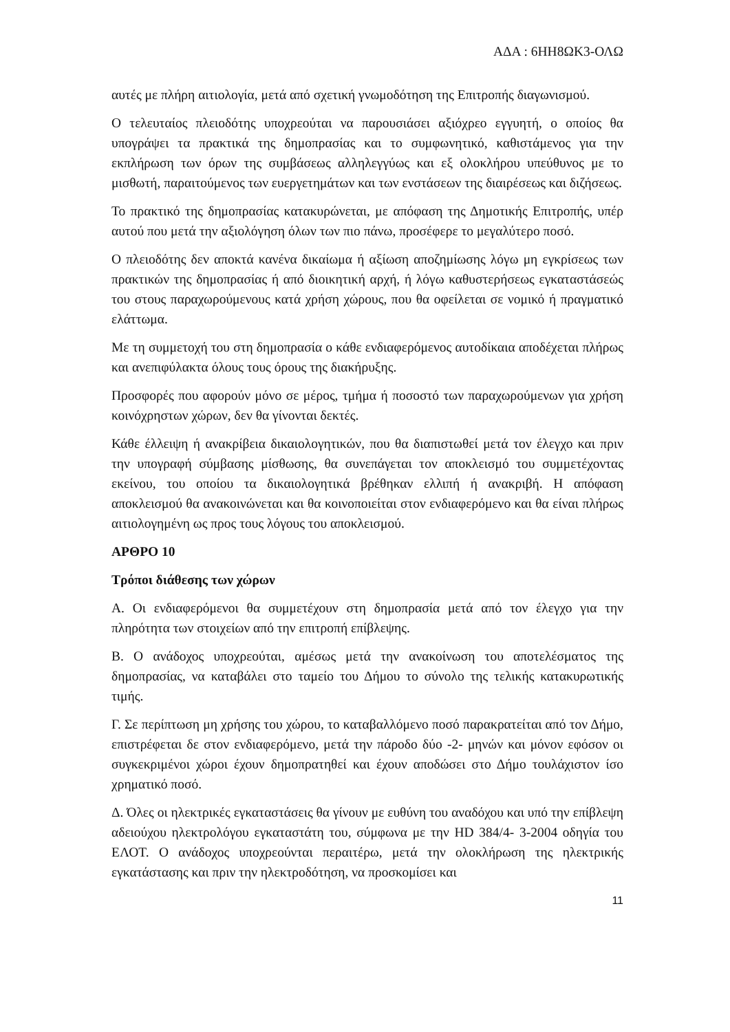ΑΔΑ : 6ΗΗ8ΩΚ3-ΟΛΩ
αυτές με πλήρη αιτιολογία, μετά από σχετική γνωμοδότηση της Επιτροπής διαγωνισμού.
Ο τελευταίος πλειοδότης υποχρεούται να παρουσιάσει αξιόχρεο εγγυητή, ο οποίος θα υπογράψει τα πρακτικά της δημοπρασίας και το συμφωνητικό, καθιστάμενος για την εκπλήρωση των όρων της συμβάσεως αλληλεγγύως και εξ ολοκλήρου υπεύθυνος με το μισθωτή, παραιτούμενος των ευεργετημάτων και των ενστάσεων της διαιρέσεως και διζήσεως.
Το πρακτικό της δημοπρασίας κατακυρώνεται, με απόφαση της Δημοτικής Επιτροπής, υπέρ αυτού που μετά την αξιολόγηση όλων των πιο πάνω, προσέφερε το μεγαλύτερο ποσό.
Ο πλειοδότης δεν αποκτά κανένα δικαίωμα ή αξίωση αποζημίωσης λόγω μη εγκρίσεως των πρακτικών της δημοπρασίας ή από διοικητική αρχή, ή λόγω καθυστερήσεως εγκαταστάσεώς του στους παραχωρούμενους κατά χρήση χώρους, που θα οφείλεται σε νομικό ή πραγματικό ελάττωμα.
Με τη συμμετοχή του στη δημοπρασία ο κάθε ενδιαφερόμενος αυτοδίκαια αποδέχεται πλήρως και ανεπιφύλακτα όλους τους όρους της διακήρυξης.
Προσφορές που αφορούν μόνο σε μέρος, τμήμα ή ποσοστό των παραχωρούμενων για χρήση κοινόχρηστων χώρων, δεν θα γίνονται δεκτές.
Κάθε έλλειψη ή ανακρίβεια δικαιολογητικών, που θα διαπιστωθεί μετά τον έλεγχο και πριν την υπογραφή σύμβασης μίσθωσης, θα συνεπάγεται τον αποκλεισμό του συμμετέχοντας εκείνου, του οποίου τα δικαιολογητικά βρέθηκαν ελλιπή ή ανακριβή. Η απόφαση αποκλεισμού θα ανακοινώνεται και θα κοινοποιείται στον ενδιαφερόμενο και θα είναι πλήρως αιτιολογημένη ως προς τους λόγους του αποκλεισμού.
ΑΡΘΡΟ 10
Τρόποι διάθεσης των χώρων
Α. Οι ενδιαφερόμενοι θα συμμετέχουν στη δημοπρασία μετά από τον έλεγχο για την πληρότητα των στοιχείων από την επιτροπή επίβλεψης.
Β. Ο ανάδοχος υποχρεούται, αμέσως μετά την ανακοίνωση του αποτελέσματος της δημοπρασίας, να καταβάλει στο ταμείο του Δήμου το σύνολο της τελικής κατακυρωτικής τιμής.
Γ. Σε περίπτωση μη χρήσης του χώρου, το καταβαλλόμενο ποσό παρακρατείται από τον Δήμο, επιστρέφεται δε στον ενδιαφερόμενο, μετά την πάροδο δύο -2- μηνών και μόνον εφόσον οι συγκεκριμένοι χώροι έχουν δημοπρατηθεί και έχουν αποδώσει στο Δήμο τουλάχιστον ίσο χρηματικό ποσό.
Δ. Όλες οι ηλεκτρικές εγκαταστάσεις θα γίνουν με ευθύνη του αναδόχου και υπό την επίβλεψη αδειούχου ηλεκτρολόγου εγκαταστάτη του, σύμφωνα με την HD 384/4- 3-2004 οδηγία του ΕΛΟΤ. Ο ανάδοχος υποχρεούνται περαιτέρω, μετά την ολοκλήρωση της ηλεκτρικής εγκατάστασης και πριν την ηλεκτροδότηση, να προσκομίσει και
11